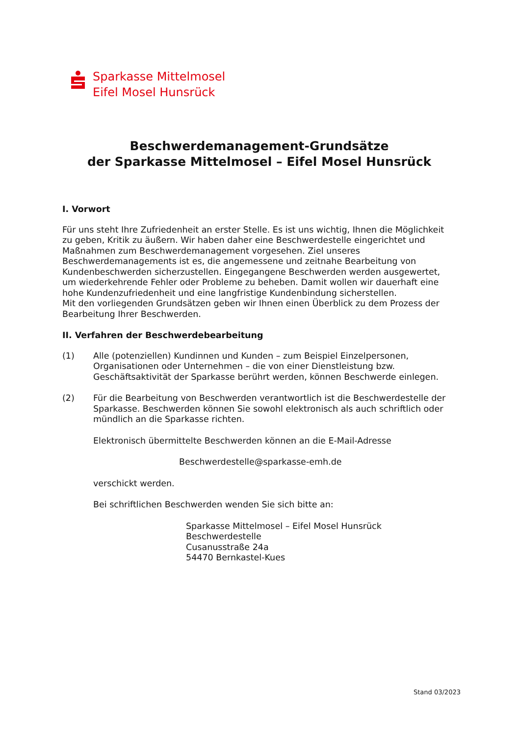Sparkasse Mittelmosel
Eifel Mosel Hunsrück
Beschwerdemanagement-Grundsätze
der Sparkasse Mittelmosel – Eifel Mosel Hunsrück
I. Vorwort
Für uns steht Ihre Zufriedenheit an erster Stelle. Es ist uns wichtig, Ihnen die Möglichkeit zu geben, Kritik zu äußern. Wir haben daher eine Beschwerdestelle eingerichtet und Maßnahmen zum Beschwerdemanagement vorgesehen. Ziel unseres Beschwerdemanagements ist es, die angemessene und zeitnahe Bearbeitung von Kundenbeschwerden sicherzustellen. Eingegangene Beschwerden werden ausgewertet, um wiederkehrende Fehler oder Probleme zu beheben. Damit wollen wir dauerhaft eine hohe Kundenzufriedenheit und eine langfristige Kundenbindung sicherstellen.
Mit den vorliegenden Grundsätzen geben wir Ihnen einen Überblick zu dem Prozess der Bearbeitung Ihrer Beschwerden.
II. Verfahren der Beschwerdebearbeitung
(1) Alle (potenziellen) Kundinnen und Kunden – zum Beispiel Einzelpersonen, Organisationen oder Unternehmen – die von einer Dienstleistung bzw. Geschäftsaktivität der Sparkasse berührt werden, können Beschwerde einlegen.
(2) Für die Bearbeitung von Beschwerden verantwortlich ist die Beschwerdestelle der Sparkasse. Beschwerden können Sie sowohl elektronisch als auch schriftlich oder mündlich an die Sparkasse richten.
Elektronisch übermittelte Beschwerden können an die E-Mail-Adresse
Beschwerdestelle@sparkasse-emh.de
verschickt werden.
Bei schriftlichen Beschwerden wenden Sie sich bitte an:
Sparkasse Mittelmosel – Eifel Mosel Hunsrück
Beschwerdestelle
Cusanusstraße 24a
54470 Bernkastel-Kues
Stand 03/2023